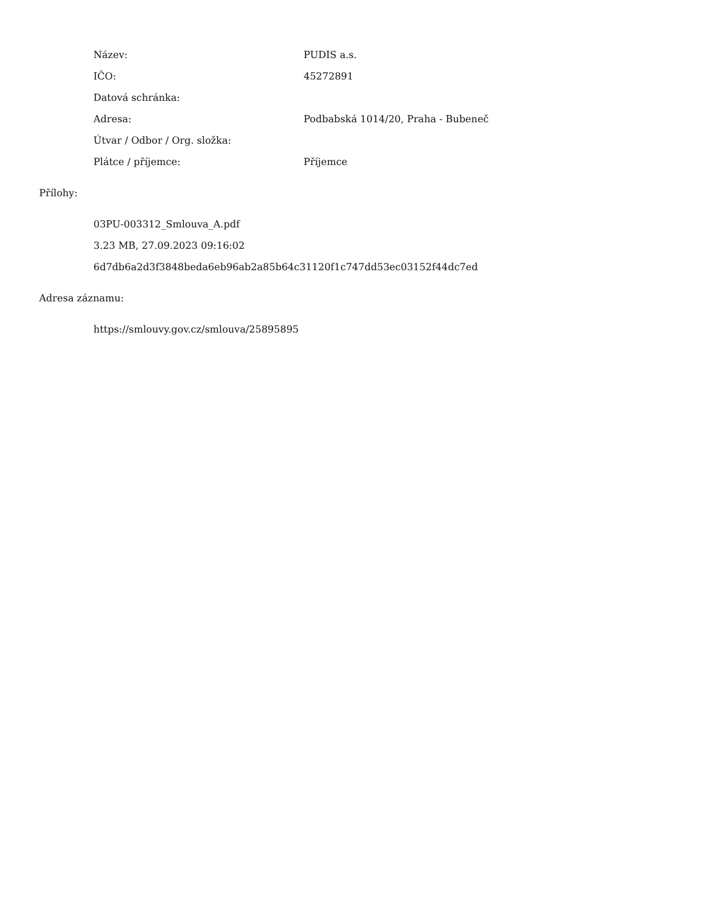Název: PUDIS a.s.
IČO: 45272891
Datová schránka:
Adresa:
Podbabská 1014/20, Praha - Bubeneč
Útvar / Odbor / Org. složka:
Plátce / příjemce: Příjemce
Přílohy:
03PU-003312_Smlouva_A.pdf
3.23 MB, 27.09.2023 09:16:02
6d7db6a2d3f3848beda6eb96ab2a85b64c31120f1c747dd53ec03152f44dc7ed
Adresa záznamu:
https://smlouvy.gov.cz/smlouva/25895895